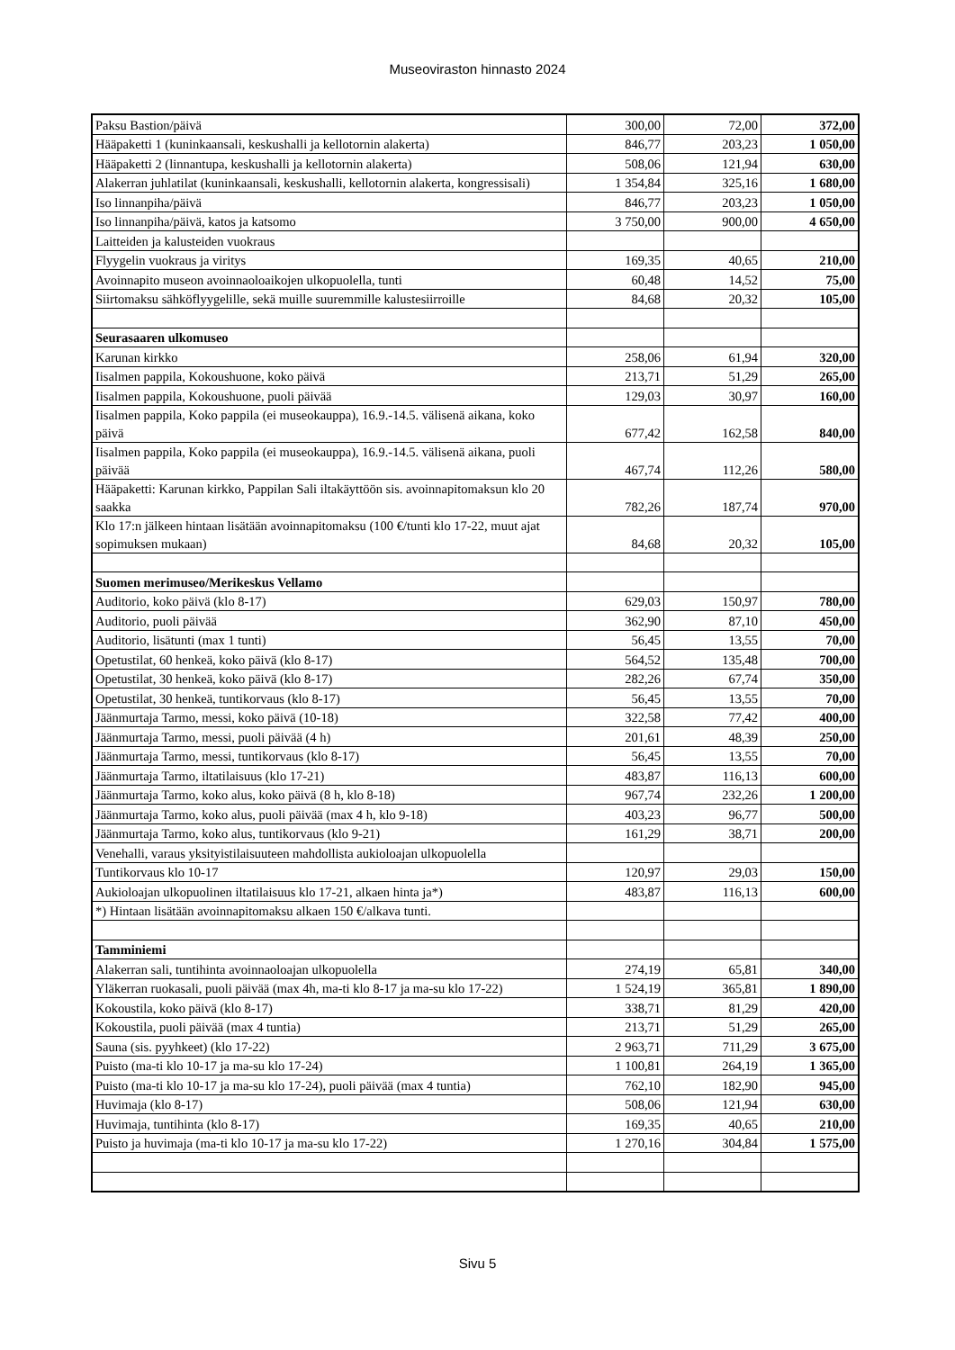Museoviraston hinnasto 2024
| Paksu Bastion/päivä | 300,00 | 72,00 | 372,00 |
| Hääpaketti 1 (kuninkaansali, keskushalli ja kellotornin alakerta) | 846,77 | 203,23 | 1 050,00 |
| Hääpaketti 2 (linnantupa, keskushalli ja kellotornin alakerta) | 508,06 | 121,94 | 630,00 |
| Alakerran juhlatilat (kuninkaansali, keskushalli, kellotornin alakerta, kongressisali) | 1 354,84 | 325,16 | 1 680,00 |
| Iso linnanpiha/päivä | 846,77 | 203,23 | 1 050,00 |
| Iso linnanpiha/päivä, katos ja katsomo | 3 750,00 | 900,00 | 4 650,00 |
| Laitteiden ja kalusteiden vuokraus | | | |
| Flyygelin vuokraus ja viritys | 169,35 | 40,65 | 210,00 |
| Avoinnapito museon avoinnaoloaikojen ulkopuolella, tunti | 60,48 | 14,52 | 75,00 |
| Siirtomaksu sähköflyygelille, sekä muille suuremmille kalustesiirroille | 84,68 | 20,32 | 105,00 |
| Seurasaaren ulkomuseo | | | |
| Karunan kirkko | 258,06 | 61,94 | 320,00 |
| Iisalmen pappila, Kokoushuone, koko päivä | 213,71 | 51,29 | 265,00 |
| Iisalmen pappila, Kokoushuone, puoli päivää | 129,03 | 30,97 | 160,00 |
| Iisalmen pappila, Koko pappila (ei museokauppa), 16.9.-14.5. välisenä aikana, koko päivä | 677,42 | 162,58 | 840,00 |
| Iisalmen pappila, Koko pappila (ei museokauppa), 16.9.-14.5. välisenä aikana, puoli päivää | 467,74 | 112,26 | 580,00 |
| Hääpaketti: Karunan kirkko, Pappilan Sali iltakäyttöön sis. avoinnapitomaksun klo 20 saakka | 782,26 | 187,74 | 970,00 |
| Klo 17:n jälkeen hintaan lisätään avoinnapitomaksu (100 €/tunti klo 17-22, muut ajat sopimuksen mukaan) | 84,68 | 20,32 | 105,00 |
| Suomen merimuseo/Merikeskus Vellamo | | | |
| Auditorio, koko päivä (klo 8-17) | 629,03 | 150,97 | 780,00 |
| Auditorio, puoli päivää | 362,90 | 87,10 | 450,00 |
| Auditorio, lisätunti (max 1 tunti) | 56,45 | 13,55 | 70,00 |
| Opetustilat, 60 henkeä, koko päivä (klo 8-17) | 564,52 | 135,48 | 700,00 |
| Opetustilat, 30 henkeä, koko päivä (klo 8-17) | 282,26 | 67,74 | 350,00 |
| Opetustilat, 30 henkeä, tuntikorvaus (klo 8-17) | 56,45 | 13,55 | 70,00 |
| Jäänmurtaja Tarmo, messi, koko päivä (10-18) | 322,58 | 77,42 | 400,00 |
| Jäänmurtaja Tarmo, messi, puoli päivää (4 h) | 201,61 | 48,39 | 250,00 |
| Jäänmurtaja Tarmo, messi, tuntikorvaus (klo 8-17) | 56,45 | 13,55 | 70,00 |
| Jäänmurtaja Tarmo, iltatilaisuus (klo 17-21) | 483,87 | 116,13 | 600,00 |
| Jäänmurtaja Tarmo, koko alus, koko päivä (8 h, klo 8-18) | 967,74 | 232,26 | 1 200,00 |
| Jäänmurtaja Tarmo, koko alus, puoli päivää (max 4 h, klo 9-18) | 403,23 | 96,77 | 500,00 |
| Jäänmurtaja Tarmo, koko alus, tuntikorvaus (klo 9-21) | 161,29 | 38,71 | 200,00 |
| Venehalli, varaus yksityistilaisuuteen mahdollista aukioloajan ulkopuolella | | | |
| Tuntikorvaus klo 10-17 | 120,97 | 29,03 | 150,00 |
| Aukioloajan ulkopuolinen iltatilaisuus klo 17-21, alkaen hinta ja*) | 483,87 | 116,13 | 600,00 |
| *) Hintaan lisätään avoinnapitomaksu alkaen 150 €/alkava tunti. | | | |
| Tamminiemi | | | |
| Alakerran sali, tuntihinta avoinnaoloajan ulkopuolella | 274,19 | 65,81 | 340,00 |
| Yläkerran ruokasali, puoli päivää (max 4h, ma-ti klo 8-17 ja ma-su klo 17-22) | 1 524,19 | 365,81 | 1 890,00 |
| Kokoustila, koko päivä (klo 8-17) | 338,71 | 81,29 | 420,00 |
| Kokoustila, puoli päivää (max 4 tuntia) | 213,71 | 51,29 | 265,00 |
| Sauna (sis. pyyhkeet) (klo 17-22) | 2 963,71 | 711,29 | 3 675,00 |
| Puisto (ma-ti klo 10-17 ja ma-su klo 17-24) | 1 100,81 | 264,19 | 1 365,00 |
| Puisto (ma-ti klo 10-17 ja ma-su klo 17-24), puoli päivää (max 4 tuntia) | 762,10 | 182,90 | 945,00 |
| Huvimaja (klo 8-17) | 508,06 | 121,94 | 630,00 |
| Huvimaja, tuntihinta (klo 8-17) | 169,35 | 40,65 | 210,00 |
| Puisto ja huvimaja (ma-ti klo 10-17 ja ma-su klo 17-22) | 1 270,16 | 304,84 | 1 575,00 |
Sivu 5